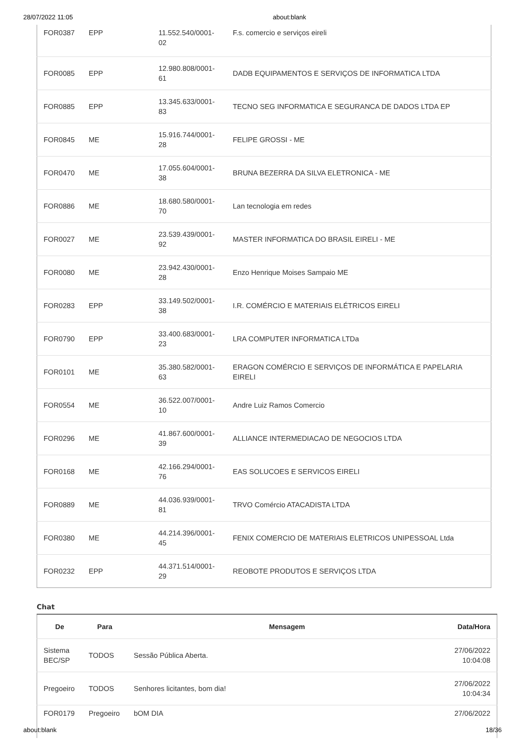28/07/2022 11:05 about:blank
| FOR0387 | EPP | 11.552.540/0001-02 | F.s. comercio e serviços eireli |
| FOR0085 | EPP | 12.980.808/0001-61 | DADB EQUIPAMENTOS E SERVIÇOS DE INFORMATICA LTDA |
| FOR0885 | EPP | 13.345.633/0001-83 | TECNO SEG INFORMATICA E SEGURANCA DE DADOS LTDA EP |
| FOR0845 | ME | 15.916.744/0001-28 | FELIPE GROSSI - ME |
| FOR0470 | ME | 17.055.604/0001-38 | BRUNA BEZERRA DA SILVA ELETRONICA - ME |
| FOR0886 | ME | 18.680.580/0001-70 | Lan tecnologia em redes |
| FOR0027 | ME | 23.539.439/0001-92 | MASTER INFORMATICA DO BRASIL EIRELI - ME |
| FOR0080 | ME | 23.942.430/0001-28 | Enzo Henrique Moises Sampaio ME |
| FOR0283 | EPP | 33.149.502/0001-38 | I.R. COMÉRCIO E MATERIAIS ELÉTRICOS EIRELI |
| FOR0790 | EPP | 33.400.683/0001-23 | LRA COMPUTER INFORMATICA LTDa |
| FOR0101 | ME | 35.380.582/0001-63 | ERAGON COMÉRCIO E SERVIÇOS DE INFORMÁTICA E PAPELARIA EIRELI |
| FOR0554 | ME | 36.522.007/0001-10 | Andre Luiz Ramos Comercio |
| FOR0296 | ME | 41.867.600/0001-39 | ALLIANCE INTERMEDIACAO DE NEGOCIOS LTDA |
| FOR0168 | ME | 42.166.294/0001-76 | EAS SOLUCOES E SERVICOS EIRELI |
| FOR0889 | ME | 44.036.939/0001-81 | TRVO Comércio ATACADISTA LTDA |
| FOR0380 | ME | 44.214.396/0001-45 | FENIX COMERCIO DE MATERIAIS ELETRICOS UNIPESSOAL Ltda |
| FOR0232 | EPP | 44.371.514/0001-29 | REOBOTE PRODUTOS E SERVIÇOS LTDA |
Chat
| De | Para | Mensagem | Data/Hora |
| --- | --- | --- | --- |
| Sistema BEC/SP | TODOS | Sessão Pública Aberta. | 27/06/2022 10:04:08 |
| Pregoeiro | TODOS | Senhores licitantes, bom dia! | 27/06/2022 10:04:34 |
| FOR0179 | Pregoeiro | bOM DIA | 27/06/2022 |
about:blank 18/36